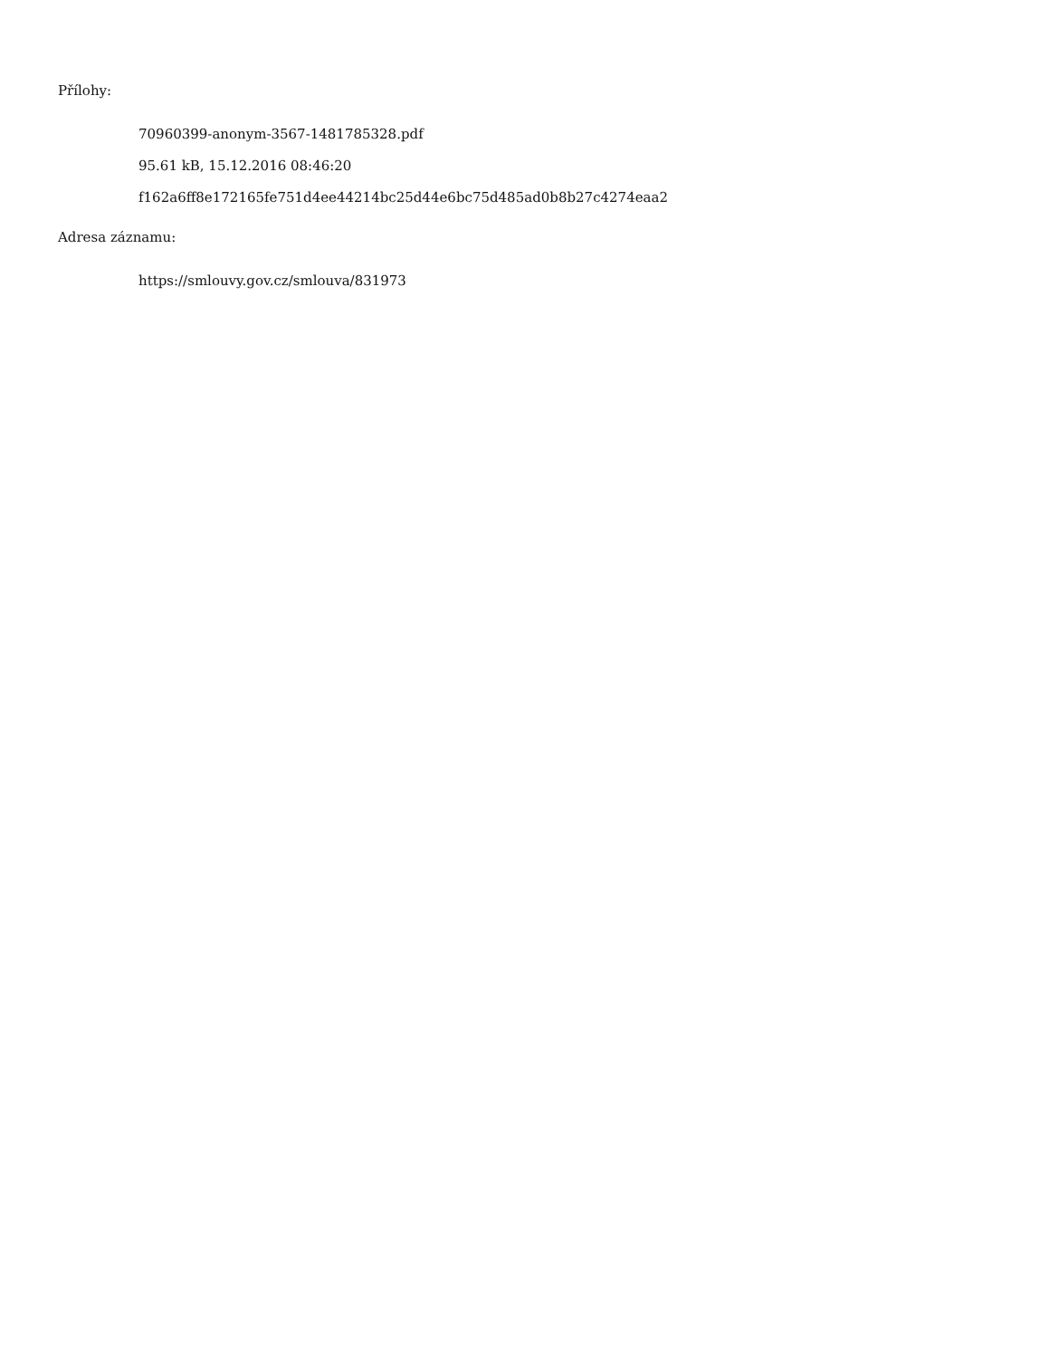Přílohy:
70960399-anonym-3567-1481785328.pdf
95.61 kB, 15.12.2016 08:46:20
f162a6ff8e172165fe751d4ee44214bc25d44e6bc75d485ad0b8b27c4274eaa2
Adresa záznamu:
https://smlouvy.gov.cz/smlouva/831973